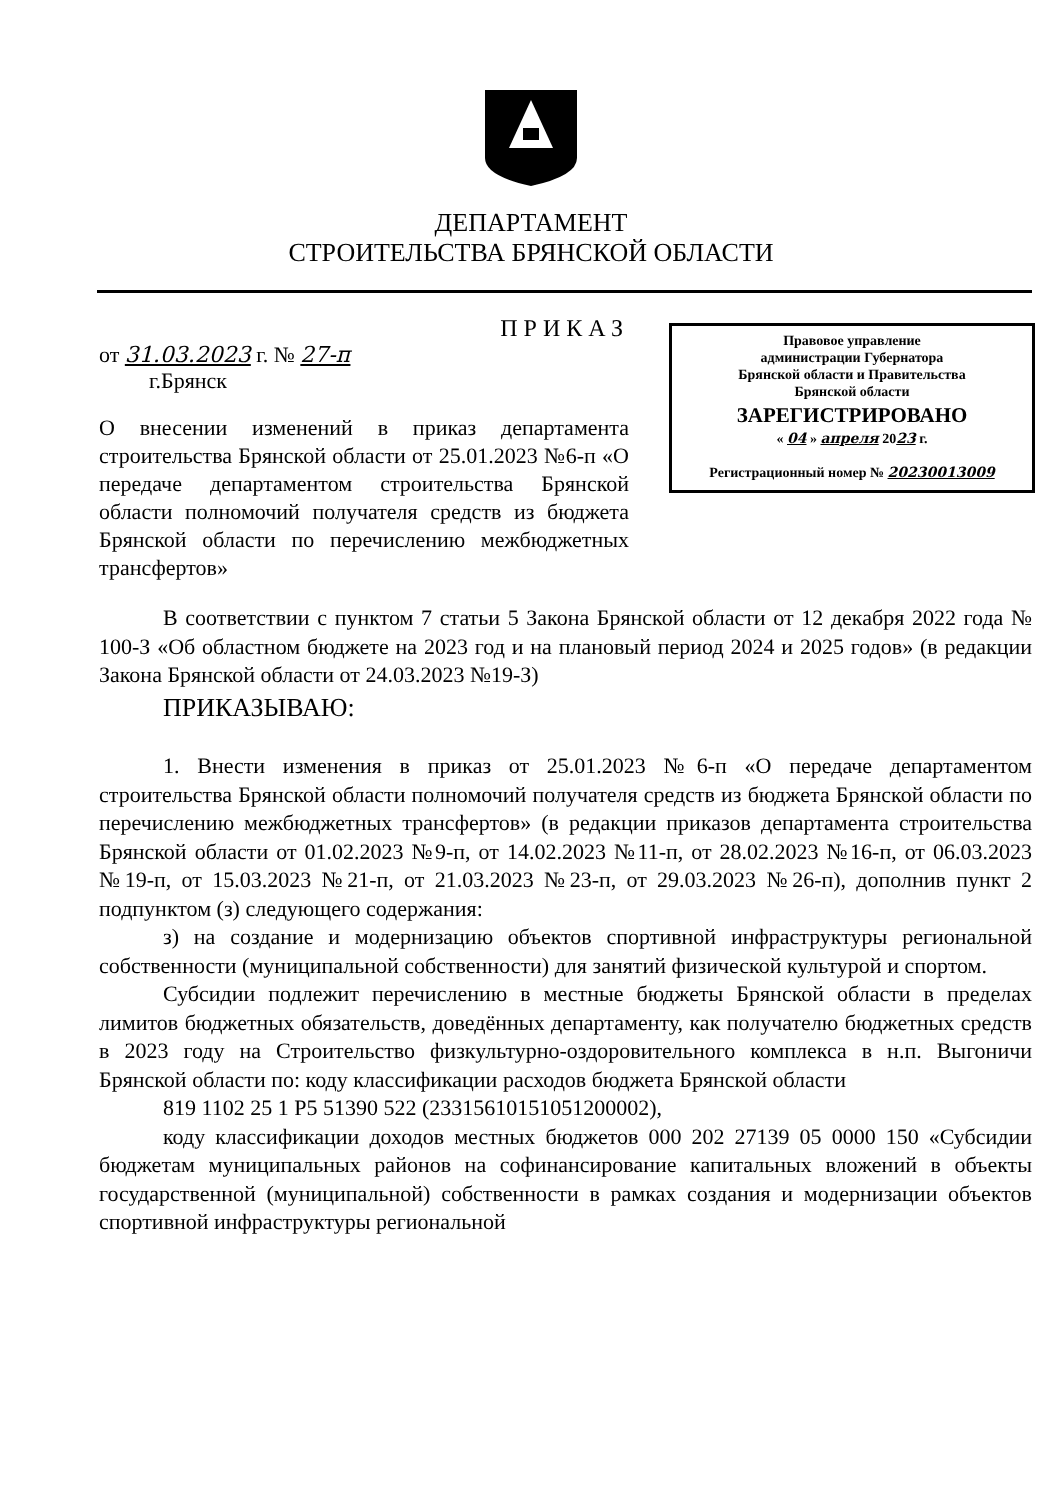ДЕПАРТАМЕНТ
СТРОИТЕЛЬСТВА БРЯНСКОЙ ОБЛАСТИ
ПРИКАЗ
от 31.03.2023 г. № 27-п
г.Брянск
О внесении изменений в приказ департамента строительства Брянской области от 25.01.2023 №6-п «О передаче департаментом строительства Брянской области полномочий получателя средств из бюджета Брянской области по перечислению межбюджетных трансфертов»
Правовое управление
администрации Губернатора
Брянской области и Правительства
Брянской области
ЗАРЕГИСТРИРОВАНО
« 04 » апреля 2023 г.
Регистрационный номер № 20230013009
В соответствии с пунктом 7 статьи 5 Закона Брянской области от 12 декабря 2022 года № 100-З «Об областном бюджете на 2023 год и на плановый период 2024 и 2025 годов» (в редакции Закона Брянской области от 24.03.2023 №19-З)
ПРИКАЗЫВАЮ:
1. Внести изменения в приказ от 25.01.2023 №6-п «О передаче департаментом строительства Брянской области полномочий получателя средств из бюджета Брянской области по перечислению межбюджетных трансфертов» (в редакции приказов департамента строительства Брянской области от 01.02.2023 №9-п, от 14.02.2023 №11-п, от 28.02.2023 №16-п, от 06.03.2023 №19-п, от 15.03.2023 №21-п, от 21.03.2023 №23-п, от 29.03.2023 №26-п), дополнив пункт 2 подпунктом (з) следующего содержания:
з) на создание и модернизацию объектов спортивной инфраструктуры региональной собственности (муниципальной собственности) для занятий физической культурой и спортом.
Субсидии подлежит перечислению в местные бюджеты Брянской области в пределах лимитов бюджетных обязательств, доведённых департаменту, как получателю бюджетных средств в 2023 году на Строительство физкультурно-оздоровительного комплекса в н.п. Выгоничи Брянской области по: коду классификации расходов бюджета Брянской области
819 1102 25 1 P5 51390 522 (23315610151051200002),
коду классификации доходов местных бюджетов 000 202 27139 05 0000 150 «Субсидии бюджетам муниципальных районов на софинансирование капитальных вложений в объекты государственной (муниципальной) собственности в рамках создания и модернизации объектов спортивной инфраструктуры региональной